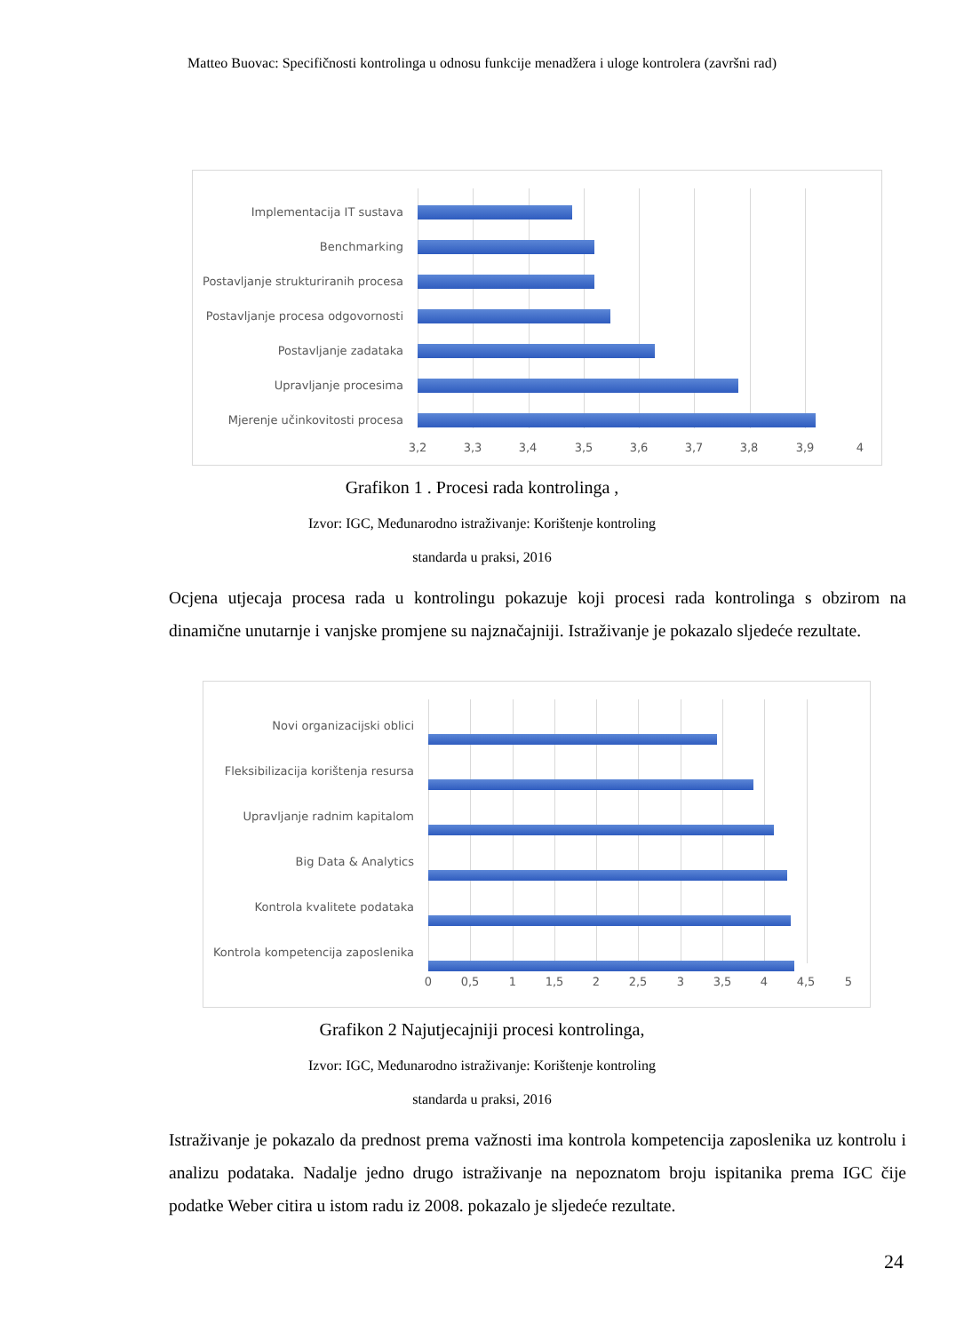Matteo Buovac: Specifičnosti kontrolinga u odnosu funkcije menadžera i uloge kontrolera (završni rad)
Implementacija IT sustava
Benchmarking
Postavljanje strukturiranih procesa
Postavljanje procesa odgovornosti
Postavljanje zadataka
Upravljanje procesima
Mjerenje učinkovitosti procesa
3,2 3,3 3,4 3,5 3,6 3,7 3,8 3,9 4
Grafikon 1 . Procesi rada kontrolinga ,
Izvor: IGC, Međunarodno istraživanje: Korištenje kontroling
standarda u praksi, 2016
Ocjena utjecaja procesa rada u kontrolingu pokazuje koji procesi rada kontrolinga s obzirom na dinamične unutarnje i vanjske promjene su najznačajniji. Istraživanje je pokazalo sljedeće rezultate.
Novi organizacijski oblici
Fleksibilizacija korištenja resursa
Upravljanje radnim kapitalom
Big Data & Analytics
Kontrola kvalitete podataka
Kontrola kompetencija zaposlenika
0 0,5 1 1,5 2 2,5 3 3,5 4 4,5 5
Grafikon 2 Najutjecajniji procesi kontrolinga,
Izvor: IGC, Međunarodno istraživanje: Korištenje kontroling
standarda u praksi, 2016
Istraživanje je pokazalo da prednost prema važnosti ima kontrola kompetencija zaposlenika uz kontrolu i analizu podataka. Nadalje jedno drugo istraživanje na nepoznatom broju ispitanika prema IGC čije podatke Weber citira u istom radu iz 2008. pokazalo je sljedeće rezultate.
24